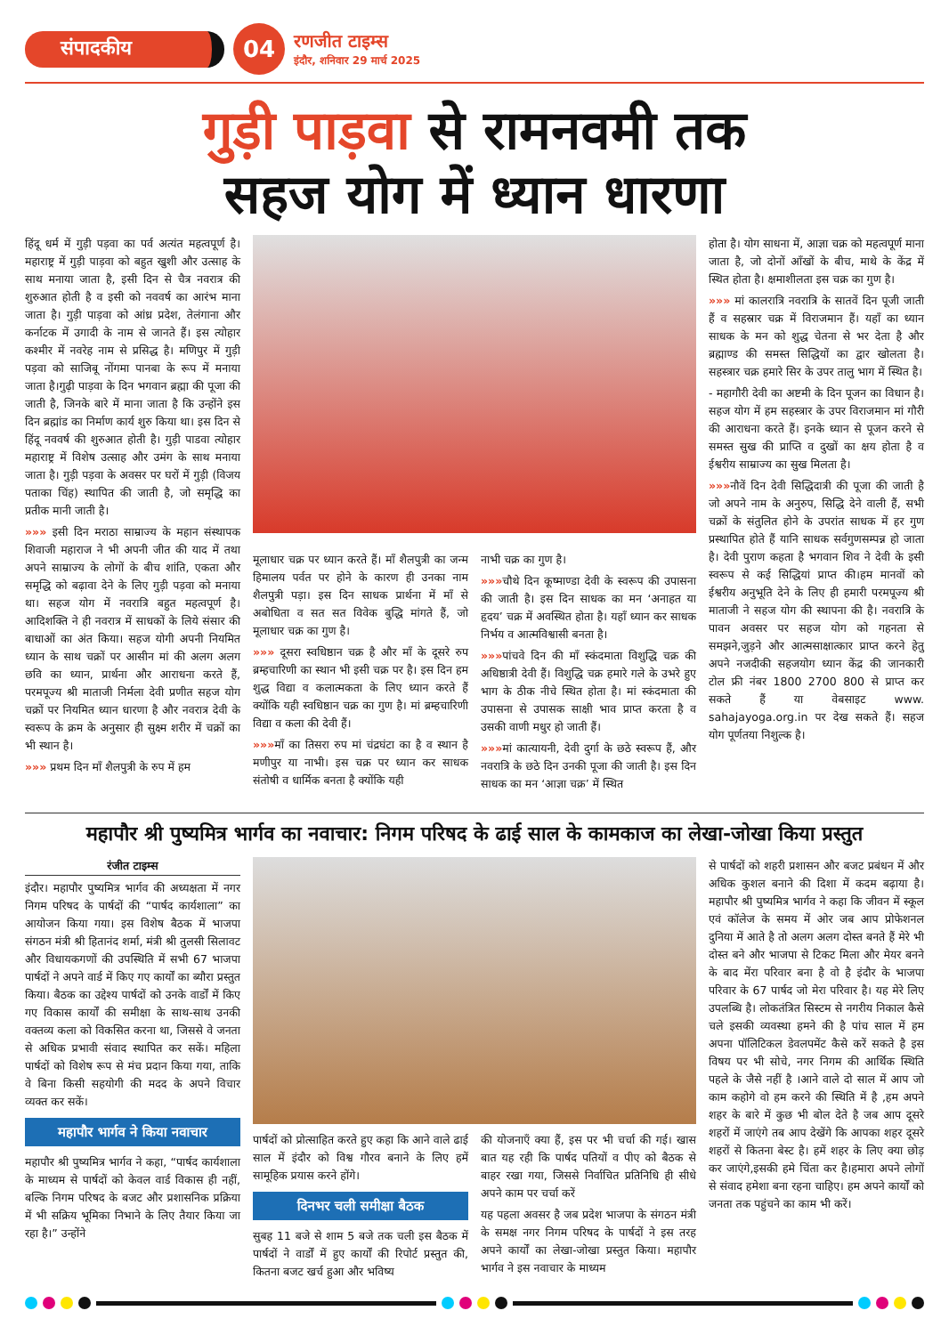संपादकीय
04
रणजीत टाइम्स
इंदौर, शनिवार 29 मार्च 2025
गुड़ी पाड़वा से रामनवमी तक
सहज योग में ध्यान धारणा
हिंदू धर्म में गुड़ी पड़वा का पर्व अत्यंत महत्वपूर्ण है। महाराष्ट्र में गुड़ी पाड़वा को बहुत खुशी और उत्साह के साथ मनाया जाता है, इसी दिन से चैत्र नवरात्र की शुरुआत होती है व इसी को नववर्ष का आरंभ माना जाता है। गुड़ी पाड़वा को आंध्र प्रदेश, तेलंगाना और कर्नाटक में उगादी के नाम से जानते हैं। इस त्योहार कश्मीर में नवरेह नाम से प्रसिद्ध है। मणिपुर में गुड़ी पड़वा को साजिबू नोंगमा पानबा के रूप में मनाया जाता है।गुढ़ी पाड़वा के दिन भगवान ब्रह्मा की पूजा की जाती है, जिनके बारे में माना जाता है कि उन्होंने इस दिन ब्रह्मांड का निर्माण कार्य शुरु किया था। इस दिन से हिंदू नववर्ष की शुरुआत होती है। गुड़ी पाडवा त्योहार महाराष्ट्र में विशेष उत्साह और उमंग के साथ मनाया जाता है। गुड़ी पड़वा के अवसर पर घरों में गुड़ी (विजय पताका चिंह) स्थापित की जाती है, जो समृद्धि का प्रतीक मानी जाती है।
»»» इसी दिन मराठा साम्राज्य के महान संस्थापक शिवाजी महाराज ने भी अपनी जीत की याद में तथा अपने साम्राज्य के लोगों के बीच शांति, एकता और समृद्धि को बढ़ावा देने के लिए गुड़ी पड़वा को मनाया था। सहज योग में नवरात्रि बहुत महत्वपूर्ण है। आदिशक्ति ने ही नवरात्र में साधकों के लिये संसार की बाधाओं का अंत किया। सहज योगी अपनी नियमित ध्यान के साथ चक्रों पर आसीन मां की अलग अलग छवि का ध्यान, प्रार्थना और आराधना करते हैं, परमपूज्य श्री माताजी निर्मला देवी प्रणीत सहज योग चक्रों पर नियमित ध्यान धारणा है और नवरात्र देवी के स्वरूप के क्रम के अनुसार ही सुक्ष्म शरीर में चक्रों का भी स्थान है।
»»» प्रथम दिन माँ शैलपुत्री के रुप में हम
मूलाधार चक्र पर ध्यान करते हैं। माँ शैलपुत्री का जन्म हिमालय पर्वत पर होने के कारण ही उनका नाम शैलपुत्री पड़ा। इस दिन साधक प्रार्थना में माँ से अबोधिता व सत सत विवेक बुद्धि मांगते हैं, जो मूलाधार चक्र का गुण है।
»»» दूसरा स्वधिष्ठान चक्र है और माँ के दूसरे रुप ब्रम्हचारिणी का स्थान भी इसी चक्र पर है। इस दिन हम शुद्ध विद्या व कलात्मकता के लिए ध्यान करते हैं क्योंकि यही स्वधिष्ठान चक्र का गुण है। मां ब्रम्हचारिणी विद्या व कला की देवी हैं।
»»»माँ का तिसरा रुप मां चंद्रघंटा का है व स्थान है मणीपुर या नाभी। इस चक्र पर ध्यान कर साधक संतोषी व धार्मिक बनता है क्योंकि यही
नाभी चक्र का गुण है।
»»»चौथे दिन कूष्माण्डा देवी के स्वरूप की उपासना की जाती है। इस दिन साधक का मन ‘अनाहत या हृदय’ चक्र में अवस्थित होता है। यहाँ ध्यान कर साधक निर्भय व आत्मविश्वासी बनता है।
»»»पांचवे दिन की माँ स्कंदमाता विशुद्धि चक्र की अधिष्ठात्री देवी हैं। विशुद्धि चक्र हमारे गले के उभरे हुए भाग के ठीक नीचे स्थित होता है। मां स्कंदमाता की उपासना से उपासक साक्षी भाव प्राप्त करता है व उसकी वाणी मधुर हो जाती हैं।
»»»मां कात्यायनी, देवी दुर्गा के छठे स्वरूप हैं, और नवरात्रि के छठे दिन उनकी पूजा की जाती है। इस दिन साधक का मन ‘आज्ञा चक्र’ में स्थित
होता है। योग साधना में, आज्ञा चक्र को महत्वपूर्ण माना जाता है, जो दोनों आँखों के बीच, माथे के केंद्र में स्थित होता है। क्षमाशीलता इस चक्र का गुण है।
»»» मां कालरात्रि नवरात्रि के सातवें दिन पूजी जाती हैं व सहस्रार चक्र में विराजमान हैं। यहाँ का ध्यान साधक के मन को शुद्ध चेतना से भर देता है और ब्रह्माण्ड की समस्त सिद्धियों का द्वार खोलता है। सहस्त्रार चक्र हमारे सिर के उपर तालु भाग में स्थित है।
- महागौरी देवी का अष्टमी के दिन पूजन का विधान है। सहज योग में हम सहस्त्रार के उपर विराजमान मां गौरी की आराधना करते हैं। इनके ध्यान से पूजन करने से समस्त सुख की प्राप्ति व दुखों का क्षय होता है व ईश्वरीय साम्राज्य का सुख मिलता है।
»»»नौवें दिन देवी सिद्धिदात्री की पूजा की जाती है जो अपने नाम के अनुरुप, सिद्धि देने वाली हैं, सभी चक्रों के संतुलित होने के उपरांत साधक में हर गुण प्रस्थापित होते हैं यानि साधक सर्वगुणसम्पन्न हो जाता है। देवी पुराण कहता है भगवान शिव ने देवी के इसी स्वरूप से कई सिद्धियां प्राप्त की।हम मानवों को ईश्वरीय अनुभूति देने के लिए ही हमारी परमपूज्य श्री माताजी ने सहज योग की स्थापना की है। नवरात्रि के पावन अवसर पर सहज योग को गहनता से समझने,जुड़ने और आत्मसाक्षात्कार प्राप्त करने हेतु अपने नजदीकी सहजयोग ध्यान केंद्र की जानकारी टोल फ्री नंबर 1800 2700 800 से प्राप्त कर सकते हैं या वेबसाइट www. sahajayoga.org.in पर देख सकते हैं। सहज योग पूर्णतया निशुल्क है।
महापौर श्री पुष्यमित्र भार्गव का नवाचार: निगम परिषद के ढाई साल के कामकाज का लेखा-जोखा किया प्रस्तुत
रंजीत टाइम्स
इंदौर। महापौर पुष्यमित्र भार्गव की अध्यक्षता में नगर निगम परिषद के पार्षदों की “पार्षद कार्यशाला” का आयोजन किया गया। इस विशेष बैठक में भाजपा संगठन मंत्री श्री हितानंद शर्मा, मंत्री श्री तुलसी सिलावट और विधायकगणों की उपस्थिति में सभी 67 भाजपा पार्षदों ने अपने वार्ड में किए गए कार्यों का ब्यौरा प्रस्तुत किया। बैठक का उद्देश्य पार्षदों को उनके वार्डों में किए गए विकास कार्यों की समीक्षा के साथ-साथ उनकी वक्तव्य कला को विकसित करना था, जिससे वे जनता से अधिक प्रभावी संवाद स्थापित कर सकें। महिला पार्षदों को विशेष रूप से मंच प्रदान किया गया, ताकि वे बिना किसी सहयोगी की मदद के अपने विचार व्यक्त कर सकें।
महापौर भार्गव ने किया नवाचार
महापौर श्री पुष्यमित्र भार्गव ने कहा, “पार्षद कार्यशाला के माध्यम से पार्षदों को केवल वार्ड विकास ही नहीं, बल्कि निगम परिषद के बजट और प्रशासनिक प्रक्रिया में भी सक्रिय भूमिका निभाने के लिए तैयार किया जा रहा है।” उन्होंने
पार्षदों को प्रोत्साहित करते हुए कहा कि आने वाले ढाई साल में इंदौर को विश्व गौरव बनाने के लिए हमें सामूहिक प्रयास करने होंगे।
दिनभर चली समीक्षा बैठक
सुबह 11 बजे से शाम 5 बजे तक चली इस बैठक में पार्षदों ने वार्डों में हुए कार्यों की रिपोर्ट प्रस्तुत की, कितना बजट खर्च हुआ और भविष्य
की योजनाएँ क्या हैं, इस पर भी चर्चा की गई। खास बात यह रही कि पार्षद पतियों व पीए को बैठक से बाहर रखा गया, जिससे निर्वाचित प्रतिनिधि ही सीधे अपने काम पर चर्चा करें
यह पहला अवसर है जब प्रदेश भाजपा के संगठन मंत्री के समक्ष नगर निगम परिषद के पार्षदों ने इस तरह अपने कार्यों का लेखा-जोखा प्रस्तुत किया। महापौर भार्गव ने इस नवाचार के माध्यम
से पार्षदों को शहरी प्रशासन और बजट प्रबंधन में और अधिक कुशल बनाने की दिशा में कदम बढ़ाया है। महापौर श्री पुष्यमित्र भार्गव ने कहा कि जीवन में स्कूल एवं कॉलेज के समय में ओर जब आप प्रोफेशनल दुनिया में आते है तो अलग अलग दोस्त बनते हैं मेरे भी दोस्त बने और भाजपा से टिकट मिला और मेयर बनने के बाद मेंरा परिवार बना है वो है इंदौर के भाजपा परिवार के 67 पार्षद जो मेरा परिवार है। यह मेरे लिए उपलब्धि है। लोकतंत्रित सिस्टम से नगरीय निकाल कैसे चले इसकी व्यवस्था हमने की है पांच साल में हम अपना पॉलिटिकल डेवलपमेंट कैसे करें सकते है इस विषय पर भी सोचे, नगर निगम की आर्थिक स्थिति पहले के जैसे नहीं है ।आने वाले दो साल में आप जो काम कहोगे वो हम करने की स्थिति में है ,हम अपने शहर के बारे में कुछ भी बोल देते है जब आप दूसरे शहरों में जाएंगे तब आप देखेंगे कि आपका शहर दूसरे शहरों से कितना बेस्ट है। हमें शहर के लिए क्या छोड़ कर जाएंगे,इसकी हमे चिंता कर है।हमारा अपने लोगों से संवाद हमेशा बना रहना चाहिए। हम अपने कार्यों को जनता तक पहुंचने का काम भी करें।